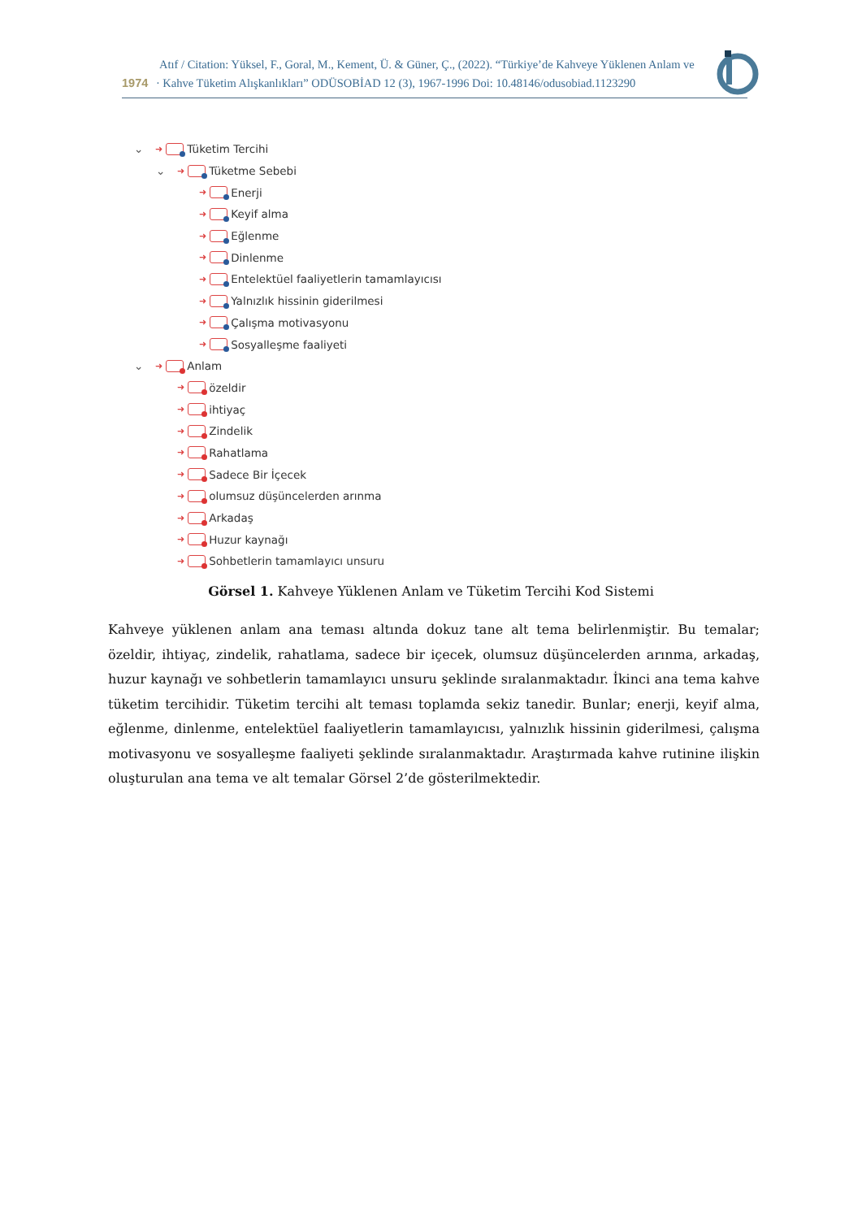Atıf / Citation: Yüksel, F., Goral, M., Kement, Ü. & Güner, Ç., (2022). “Türkiye’de Kahveye Yüklenen Anlam ve
1974 · Kahve Tüketim Alışkanlıkları” ODÜSOBİAD 12 (3), 1967-1996 Doi: 10.48146/odusobiad.1123290
⌄ ➜ Tüketim Tercihi
⌄ ➜ Tüketme Sebebi
➜ Enerji
➜ Keyif alma
➜ Eğlenme
➜ Dinlenme
➜ Entelektüel faaliyetlerin tamamlayıcısı
➜ Yalnızlık hissinin giderilmesi
➜ Çalışma motivasyonu
➜ Sosyalleşme faaliyeti
⌄ ➜ Anlam
➜ özeldir
➜ ihtiyaç
➜ Zindelik
➜ Rahatlama
➜ Sadece Bir İçecek
➜ olumsuz düşüncelerden arınma
➜ Arkadaş
➜ Huzur kaynağı
➜ Sohbetlerin tamamlayıcı unsuru
Görsel 1. Kahveye Yüklenen Anlam ve Tüketim Tercihi Kod Sistemi
Kahveye yüklenen anlam ana teması altında dokuz tane alt tema belirlenmiştir. Bu temalar; özeldir, ihtiyaç, zindelik, rahatlama, sadece bir içecek, olumsuz düşüncelerden arınma, arkadaş, huzur kaynağı ve sohbetlerin tamamlayıcı unsuru şeklinde sıralanmaktadır. İkinci ana tema kahve tüketim tercihidir. Tüketim tercihi alt teması toplamda sekiz tanedir. Bunlar; enerji, keyif alma, eğlenme, dinlenme, entelektüel faaliyetlerin tamamlayıcısı, yalnızlık hissinin giderilmesi, çalışma motivasyonu ve sosyalleşme faaliyeti şeklinde sıralanmaktadır. Araştırmada kahve rutinine ilişkin oluşturulan ana tema ve alt temalar Görsel 2’de gösterilmektedir.